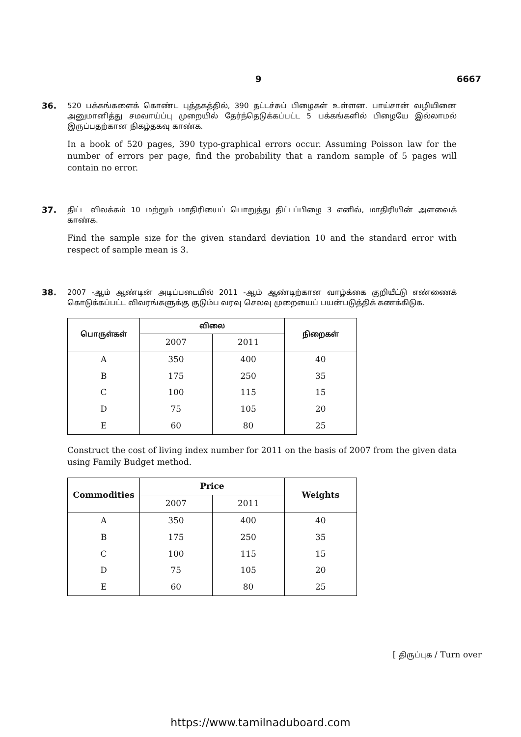9 6667
36.
520 பக்கங்களைக் கொண்ட புத்தகத்தில், 390 தட்டச்சுப் பிழைகள் உள்ளன. பாய்சான் வழியினை அனுமானித்து சமவாய்ப்பு முறையில் தேர்ந்தெடுக்கப்பட்ட 5 பக்கங்களில் பிழையே இல்லாமல் இருப்பதற்கான நிகழ்தகவு காண்க.
In a book of 520 pages, 390 typo-graphical errors occur. Assuming Poisson law for the number of errors per page, find the probability that a random sample of 5 pages will contain no error.
37.
திட்ட விலக்கம் 10 மற்றும் மாதிரியைப் பொறுத்து திட்டப்பிழை 3 எனில், மாதிரியின் அளவைக் காண்க.
Find the sample size for the given standard deviation 10 and the standard error with respect of sample mean is 3.
38.
2007 -ஆம் ஆண்டின் அடிப்படையில் 2011 -ஆம் ஆண்டிற்கான வாழ்க்கை குறியீட்டு எண்ணைக் கொடுக்கப்பட்ட விவரங்களுக்கு குடும்ப வரவு செலவு முறையைப் பயன்படுத்திக் கணக்கிடுக.
| பொருள்கள் | விலை | | நிறைகள் |
| --- | --- | --- | --- |
| | 2007 | 2011 | |
| A | 350 | 400 | 40 |
| B | 175 | 250 | 35 |
| C | 100 | 115 | 15 |
| D | 75 | 105 | 20 |
| E | 60 | 80 | 25 |
Construct the cost of living index number for 2011 on the basis of 2007 from the given data using Family Budget method.
| Commodities | Price | | Weights |
| --- | --- | --- | --- |
| | 2007 | 2011 | |
| A | 350 | 400 | 40 |
| B | 175 | 250 | 35 |
| C | 100 | 115 | 15 |
| D | 75 | 105 | 20 |
| E | 60 | 80 | 25 |
[ திருப்புக / Turn over
https://www.tamilnaduboard.com